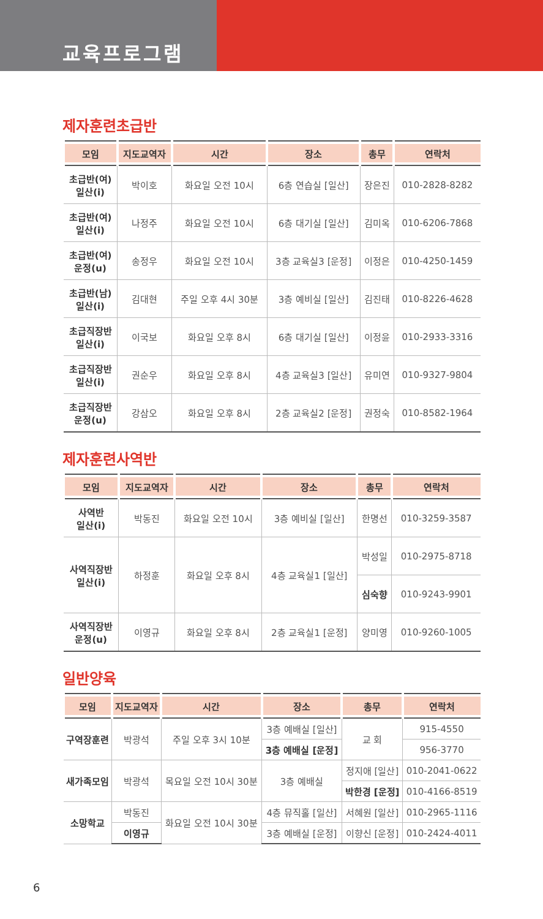교육프로그램
제자훈련초급반
| 모임 | 지도교역자 | 시간 | 장소 | 총무 | 연락처 |
| --- | --- | --- | --- | --- | --- |
| 초급반(여) 일산(i) | 박이호 | 화요일 오전 10시 | 6층 연습실 [일산] | 장은진 | 010-2828-8282 |
| 초급반(여) 일산(i) | 나정주 | 화요일 오전 10시 | 6층 대기실 [일산] | 김미옥 | 010-6206-7868 |
| 초급반(여) 운정(u) | 송정우 | 화요일 오전 10시 | 3층 교육실3 [운정] | 이정은 | 010-4250-1459 |
| 초급반(남) 일산(i) | 김대현 | 주일 오후 4시 30분 | 3층 예비실 [일산] | 김진태 | 010-8226-4628 |
| 초급직장반 일산(i) | 이국보 | 화요일 오후 8시 | 6층 대기실 [일산] | 이정윤 | 010-2933-3316 |
| 초급직장반 일산(i) | 권순우 | 화요일 오후 8시 | 4층 교육실3 [일산] | 유미연 | 010-9327-9804 |
| 초급직장반 운정(u) | 강삼오 | 화요일 오후 8시 | 2층 교육실2 [운정] | 권정숙 | 010-8582-1964 |
제자훈련사역반
| 모임 | 지도교역자 | 시간 | 장소 | 총무 | 연락처 |
| --- | --- | --- | --- | --- | --- |
| 사역반 일산(i) | 박동진 | 화요일 오전 10시 | 3층 예비실 [일산] | 한명선 | 010-3259-3587 |
| 사역직장반 일산(i) | 하정훈 | 화요일 오후 8시 | 4층 교육실1 [일산] | 박성일 | 010-2975-8718 |
| | | | | 심숙향 | 010-9243-9901 |
| 사역직장반 운정(u) | 이영규 | 화요일 오후 8시 | 2층 교육실1 [운정] | 양미영 | 010-9260-1005 |
일반양육
| 모임 | 지도교역자 | 시간 | 장소 | 총무 | 연락처 |
| --- | --- | --- | --- | --- | --- |
| 구역장훈련 | 박광석 | 주일 오후 3시 10분 | 3층 예배실 [일산] | 교 회 | 915-4550 |
| | | | 3층 예배실 [운정] | | 956-3770 |
| 새가족모임 | 박광석 | 목요일 오전 10시 30분 | 3층 예배실 | 정지애 [일산] | 010-2041-0622 |
| | | | | 박한경 [운정] | 010-4166-8519 |
| 소망학교 | 박동진 | 화요일 오전 10시 30분 | 4층 뮤직홀 [일산] | 서혜원 [일산] | 010-2965-1116 |
| | 이영규 | | 3층 예배실 [운정] | 이향신 [운정] | 010-2424-4011 |
6